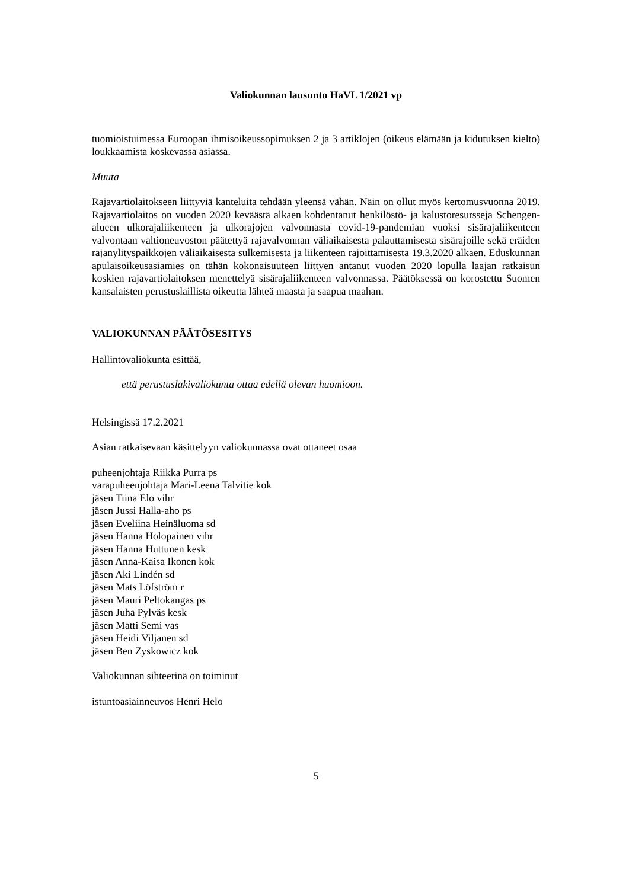Valiokunnan lausunto HaVL 1/2021 vp
tuomioistuimessa Euroopan ihmisoikeussopimuksen 2 ja 3 artiklojen (oikeus elämään ja kidutuksen kielto) loukkaamista koskevassa asiassa.
Muuta
Rajavartiolaitokseen liittyviä kanteluita tehdään yleensä vähän. Näin on ollut myös kertomusvuonna 2019. Rajavartiolaitos on vuoden 2020 keväästä alkaen kohdentanut henkilöstö- ja kalustoresursseja Schengen-alueen ulkorajaliikenteen ja ulkorajojen valvonnasta covid-19-pandemian vuoksi sisärajaliikenteen valvontaan valtioneuvoston päätettyä rajavalvonnan väliaikaisesta palauttamisesta sisärajoille sekä eräiden rajanylityspaikkojen väliaikaisesta sulkemisesta ja liikenteen rajoittamisesta 19.3.2020 alkaen. Eduskunnan apulaisoikeusasiamies on tähän kokonaisuuteen liittyen antanut vuoden 2020 lopulla laajan ratkaisun koskien rajavartiolaitoksen menettelyä sisärajaliikenteen valvonnassa. Päätöksessä on korostettu Suomen kansalaisten perustuslaillista oikeutta lähteä maasta ja saapua maahan.
VALIOKUNNAN PÄÄTÖSESITYS
Hallintovaliokunta esittää,
että perustuslakivaliokunta ottaa edellä olevan huomioon.
Helsingissä 17.2.2021
Asian ratkaisevaan käsittelyyn valiokunnassa ovat ottaneet osaa
puheenjohtaja Riikka Purra ps
varapuheenjohtaja Mari-Leena Talvitie kok
jäsen Tiina Elo vihr
jäsen Jussi Halla-aho ps
jäsen Eveliina Heinäluoma sd
jäsen Hanna Holopainen vihr
jäsen Hanna Huttunen kesk
jäsen Anna-Kaisa Ikonen kok
jäsen Aki Lindén sd
jäsen Mats Löfström r
jäsen Mauri Peltokangas ps
jäsen Juha Pylväs kesk
jäsen Matti Semi vas
jäsen Heidi Viljanen sd
jäsen Ben Zyskowicz kok
Valiokunnan sihteerinä on toiminut
istuntoasiainneuvos Henri Helo
5